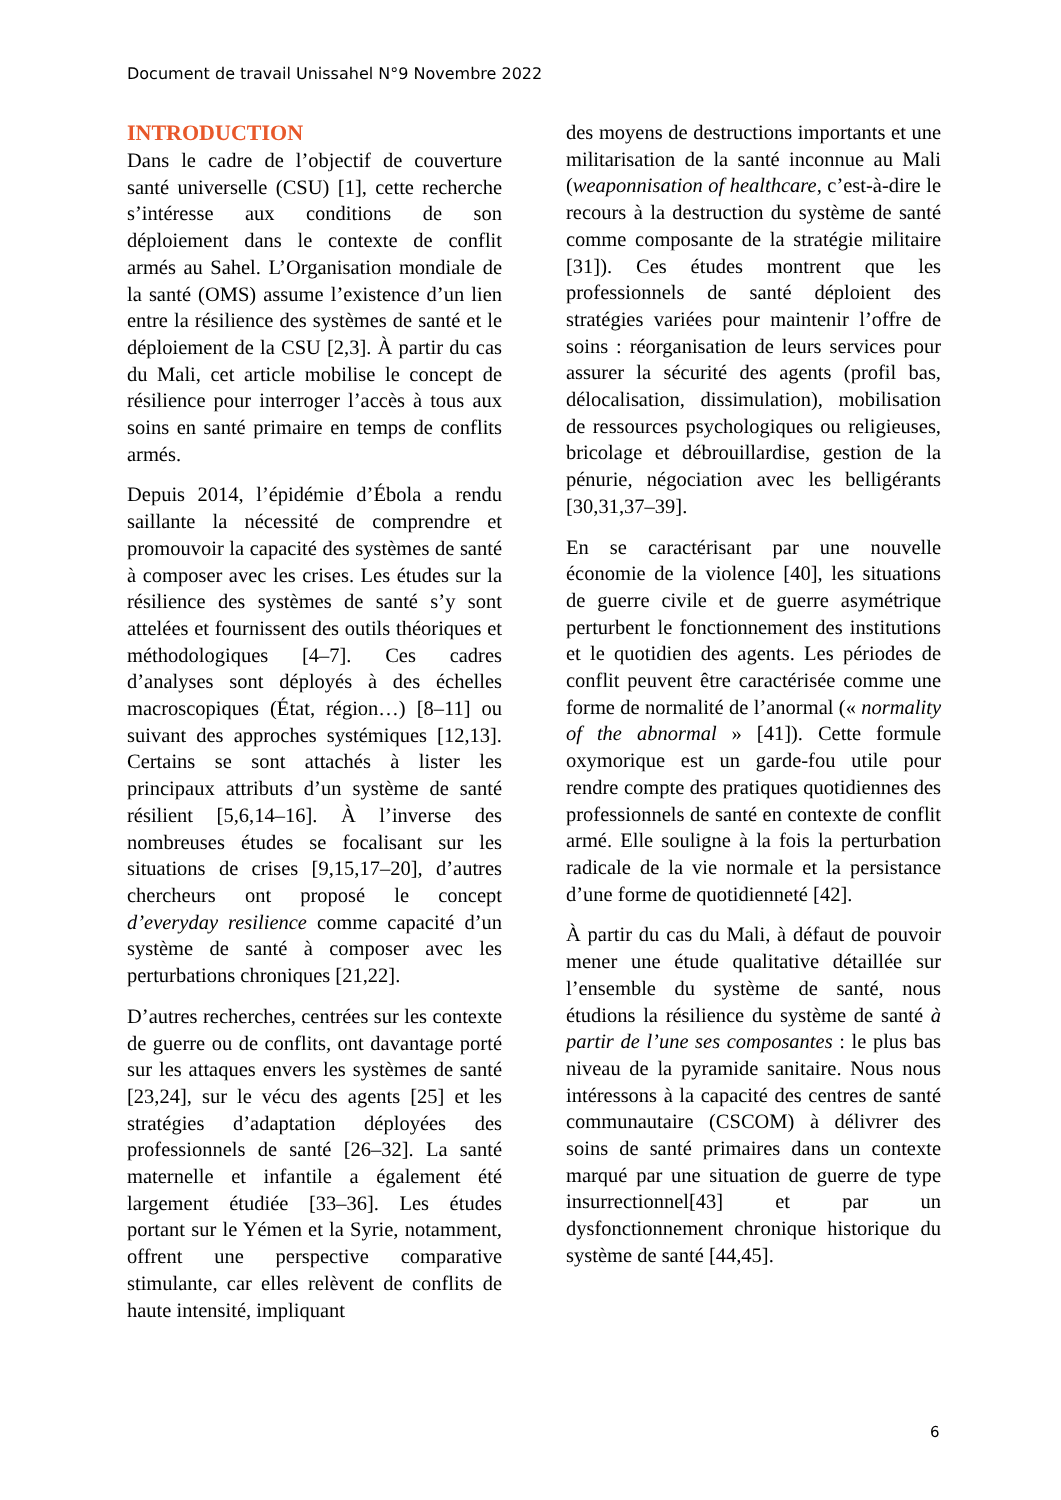Document de travail Unissahel N°9 Novembre 2022
INTRODUCTION
Dans le cadre de l’objectif de couverture santé universelle (CSU) [1], cette recherche s’intéresse aux conditions de son déploiement dans le contexte de conflit armés au Sahel. L’Organisation mondiale de la santé (OMS) assume l’existence d’un lien entre la résilience des systèmes de santé et le déploiement de la CSU [2,3]. À partir du cas du Mali, cet article mobilise le concept de résilience pour interroger l’accès à tous aux soins en santé primaire en temps de conflits armés.
Depuis 2014, l’épidémie d’Ébola a rendu saillante la nécessité de comprendre et promouvoir la capacité des systèmes de santé à composer avec les crises. Les études sur la résilience des systèmes de santé s’y sont attelées et fournissent des outils théoriques et méthodologiques [4–7]. Ces cadres d’analyses sont déployés à des échelles macroscopiques (État, région…) [8–11] ou suivant des approches systémiques [12,13]. Certains se sont attachés à lister les principaux attributs d’un système de santé résilient [5,6,14–16]. À l’inverse des nombreuses études se focalisant sur les situations de crises [9,15,17–20], d’autres chercheurs ont proposé le concept d’everyday resilience comme capacité d’un système de santé à composer avec les perturbations chroniques [21,22].
D’autres recherches, centrées sur les contexte de guerre ou de conflits, ont davantage porté sur les attaques envers les systèmes de santé [23,24], sur le vécu des agents [25] et les stratégies d’adaptation déployées des professionnels de santé [26–32]. La santé maternelle et infantile a également été largement étudiée [33–36]. Les études portant sur le Yémen et la Syrie, notamment, offrent une perspective comparative stimulante, car elles relèvent de conflits de haute intensité, impliquant
des moyens de destructions importants et une militarisation de la santé inconnue au Mali (weaponnisation of healthcare, c’est-à-dire le recours à la destruction du système de santé comme composante de la stratégie militaire [31]). Ces études montrent que les professionnels de santé déploient des stratégies variées pour maintenir l’offre de soins : réorganisation de leurs services pour assurer la sécurité des agents (profil bas, délocalisation, dissimulation), mobilisation de ressources psychologiques ou religieuses, bricolage et débrouillardise, gestion de la pénurie, négociation avec les belligérants [30,31,37–39].
En se caractérisant par une nouvelle économie de la violence [40], les situations de guerre civile et de guerre asymétrique perturbent le fonctionnement des institutions et le quotidien des agents. Les périodes de conflit peuvent être caractérisée comme une forme de normalité de l’anormal (« normality of the abnormal » [41]). Cette formule oxymorique est un garde-fou utile pour rendre compte des pratiques quotidiennes des professionnels de santé en contexte de conflit armé. Elle souligne à la fois la perturbation radicale de la vie normale et la persistance d’une forme de quotidienneté [42].
À partir du cas du Mali, à défaut de pouvoir mener une étude qualitative détaillée sur l’ensemble du système de santé, nous étudions la résilience du système de santé à partir de l’une ses composantes : le plus bas niveau de la pyramide sanitaire. Nous nous intéressons à la capacité des centres de santé communautaire (CSCOM) à délivrer des soins de santé primaires dans un contexte marqué par une situation de guerre de type insurrectionnel[43] et par un dysfonctionnement chronique historique du système de santé [44,45].
6